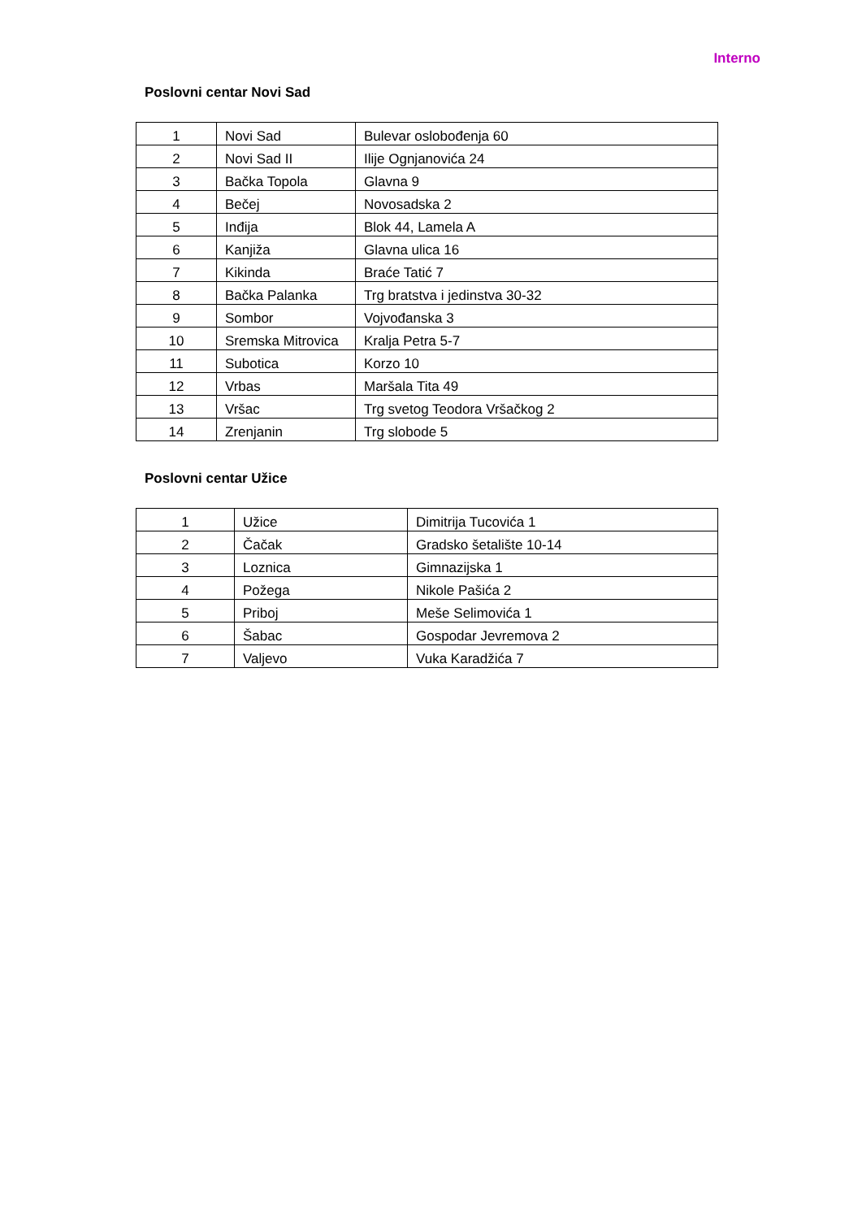Interno
Poslovni centar Novi Sad
| 1 | Novi Sad | Bulevar oslobođenja 60 |
| 2 | Novi Sad II | Ilije Ognjanovića 24 |
| 3 | Bačka Topola | Glavna 9 |
| 4 | Bečej | Novosadska 2 |
| 5 | Inđija | Blok 44, Lamela A |
| 6 | Kanjiža | Glavna ulica 16 |
| 7 | Kikinda | Braće Tatić 7 |
| 8 | Bačka Palanka | Trg bratstva i jedinstva 30-32 |
| 9 | Sombor | Vojvođanska 3 |
| 10 | Sremska Mitrovica | Kralja Petra 5-7 |
| 11 | Subotica | Korzo 10 |
| 12 | Vrbas | Maršala Tita 49 |
| 13 | Vršac | Trg svetog Teodora Vršačkog 2 |
| 14 | Zrenjanin | Trg slobode 5 |
Poslovni centar Užice
| 1 | Užice | Dimitrija Tucovića 1 |
| 2 | Čačak | Gradsko šetalište 10-14 |
| 3 | Loznica | Gimnazijska 1 |
| 4 | Požega | Nikole Pašića 2 |
| 5 | Priboj | Meše Selimovića 1 |
| 6 | Šabac | Gospodar Jevremova 2 |
| 7 | Valjevo | Vuka Karadžića 7 |